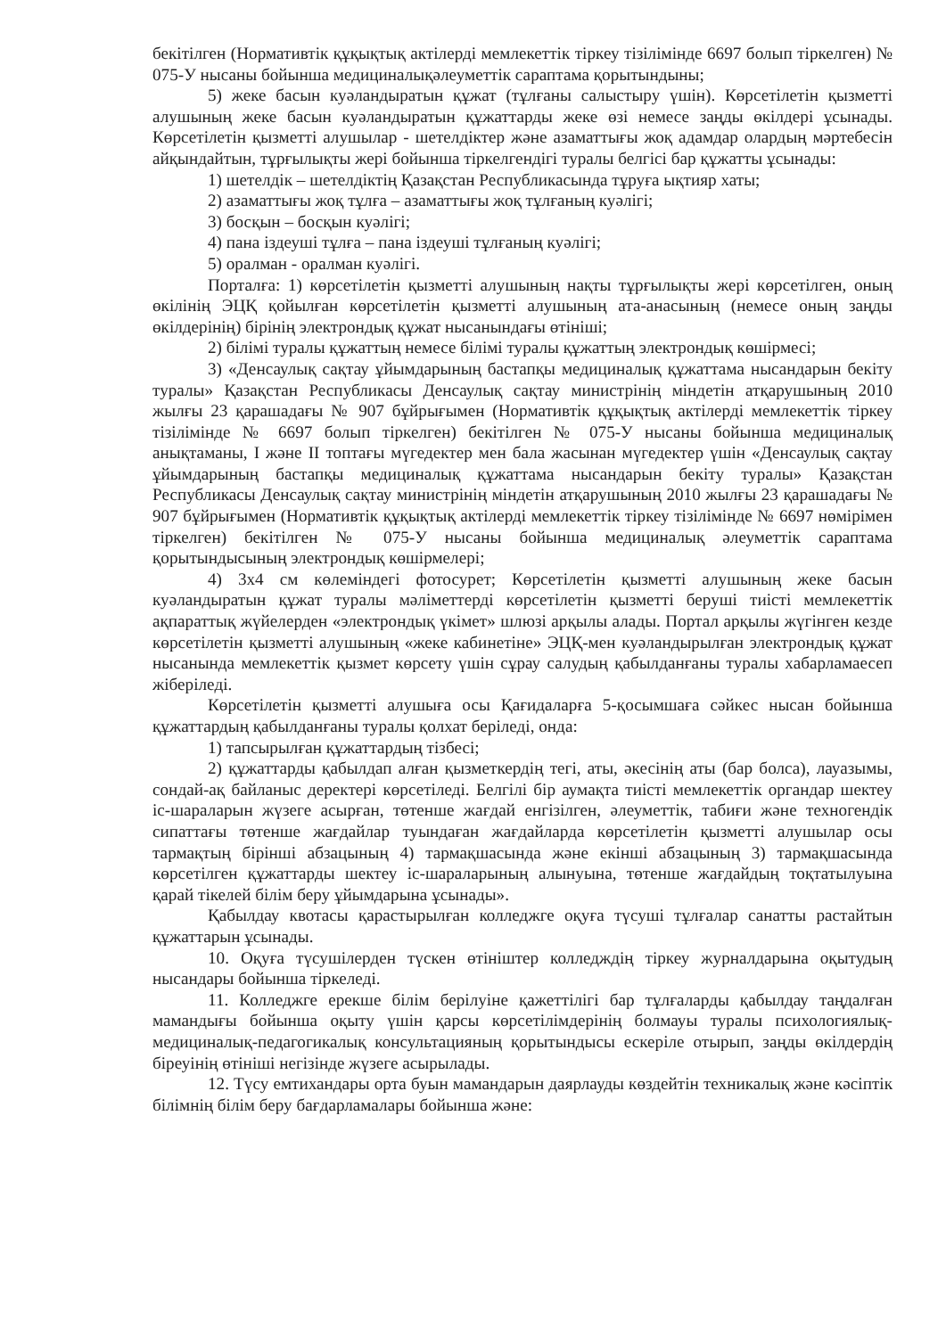бекітілген (Нормативтік құқықтық актілерді мемлекеттік тіркеу тізілімінде 6697 болып тіркелген) № 075-У нысаны бойынша медициналықәлеуметтік сараптама қорытындыны;
5) жеке басын куәландыратын құжат (тұлғаны салыстыру үшін). Көрсетілетін қызметті алушының жеке басын куәландыратын құжаттарды жеке өзі немесе заңды өкілдері ұсынады. Көрсетілетін қызметті алушылар - шетелдіктер және азаматтығы жоқ адамдар олардың мәртебесін айқындайтын, тұрғылықты жері бойынша тіркелгендігі туралы белгісі бар құжатты ұсынады:
1) шетелдік – шетелдіктің Қазақстан Республикасында тұруға ықтияр хаты;
2) азаматтығы жоқ тұлға – азаматтығы жоқ тұлғаның куәлігі;
3) босқын – босқын куәлігі;
4) пана іздеуші тұлға – пана іздеуші тұлғаның куәлігі;
5) оралман - оралман куәлігі.
Порталға: 1) көрсетілетін қызметті алушының нақты тұрғылықты жері көрсетілген, оның өкілінің ЭЦҚ қойылған көрсетілетін қызметті алушының ата-анасының (немесе оның заңды өкілдерінің) бірінің электрондық құжат нысанындағы өтініші;
2) білімі туралы құжаттың немесе білімі туралы құжаттың электрондық көшірмесі;
3) «Денсаулық сақтау ұйымдарының бастапқы медициналық құжаттама нысандарын бекіту туралы» Қазақстан Республикасы Денсаулық сақтау министрінің міндетін атқарушының 2010 жылғы 23 қарашадағы № 907 бұйрығымен (Нормативтік құқықтық актілерді мемлекеттік тіркеу тізілімінде № 6697 болып тіркелген) бекітілген № 075-У нысаны бойынша медициналық анықтаманы, I және II топтағы мүгедектер мен бала жасынан мүгедектер үшін «Денсаулық сақтау ұйымдарының бастапқы медициналық құжаттама нысандарын бекіту туралы» Қазақстан Республикасы Денсаулық сақтау министрінің міндетін атқарушының 2010 жылғы 23 қарашадағы № 907 бұйрығымен (Нормативтік құқықтық актілерді мемлекеттік тіркеу тізілімінде № 6697 нөмірімен тіркелген) бекітілген № 075-У нысаны бойынша медициналық әлеуметтік сараптама қорытындысының электрондық көшірмелері;
4) 3х4 см көлеміндегі фотосурет; Көрсетілетін қызметті алушының жеке басын куәландыратын құжат туралы мәліметтерді көрсетілетін қызметті беруші тиісті мемлекеттік ақпараттық жүйелерден «электрондық үкімет» шлюзі арқылы алады. Портал арқылы жүгінген кезде көрсетілетін қызметті алушының «жеке кабинетіне» ЭЦҚ-мен куәландырылған электрондық құжат нысанында мемлекеттік қызмет көрсету үшін сұрау салудың қабылданғаны туралы хабарламаесеп жіберіледі.
Көрсетілетін қызметті алушыға осы Қағидаларға 5-қосымшаға сәйкес нысан бойынша құжаттардың қабылданғаны туралы қолхат беріледі, онда:
1) тапсырылған құжаттардың тізбесі;
2) құжаттарды қабылдап алған қызметкердің тегі, аты, әкесінің аты (бар болса), лауазымы, сондай-ақ байланыс деректері көрсетіледі. Белгілі бір аумақта тиісті мемлекеттік органдар шектеу іс-шараларын жүзеге асырған, төтенше жағдай енгізілген, әлеуметтік, табиғи және техногендік сипаттағы төтенше жағдайлар туындаған жағдайларда көрсетілетін қызметті алушылар осы тармақтың бірінші абзацының 4) тармақшасында және екінші абзацының 3) тармақшасында көрсетілген құжаттарды шектеу іс-шараларының алынуына, төтенше жағдайдың тоқтатылуына қарай тікелей білім беру ұйымдарына ұсынады».
Қабылдау квотасы қарастырылған колледжге оқуға түсуші тұлғалар санатты растайтын құжаттарын ұсынады.
10. Оқуға түсушілерден түскен өтініштер колледждің тіркеу журналдарына оқытудың нысандары бойынша тіркеледі.
11. Колледжге ерекше білім берілуіне қажеттілігі бар тұлғаларды қабылдау таңдалған мамандығы бойынша оқыту үшін қарсы көрсетілімдерінің болмауы туралы психологиялық-медициналық-педагогикалық консультацияның қорытындысы ескеріле отырып, заңды өкілдердің біреуінің өтініші негізінде жүзеге асырылады.
12. Түсу емтихандары орта буын мамандарын даярлауды көздейтін техникалық және кәсіптік білімнің білім беру бағдарламалары бойынша және: